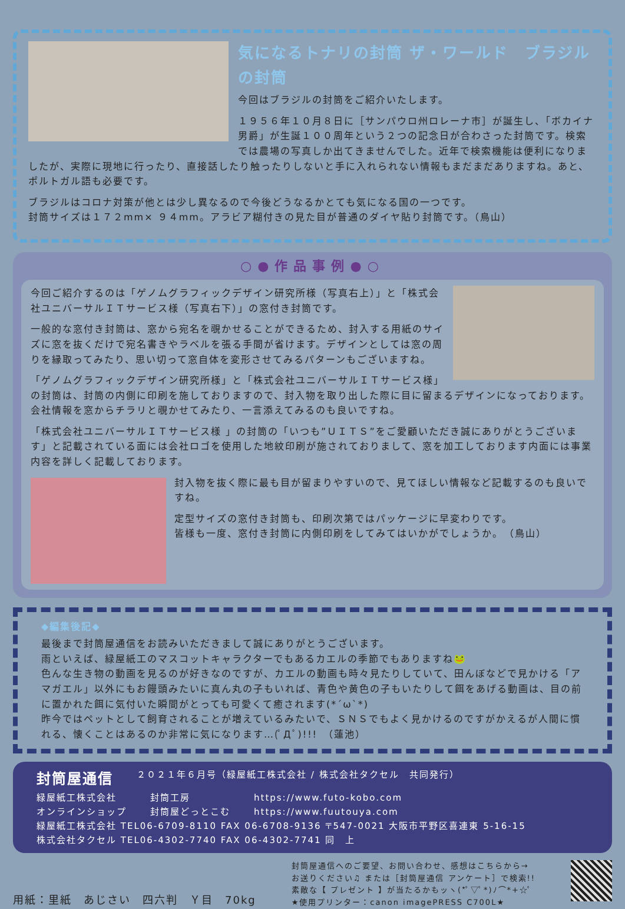気になるトナリの封筒 ザ・ワールド　ブラジルの封筒
今回はブラジルの封筒をご紹介いたします。
１９５６年１０月８日に［サンパウロ州ロレーナ市］が誕生し、「ボカイナ男爵」が生誕１００周年という２つの記念日が合わさった封筒です。検索では農場の写真しか出てきませんでした。近年で検索機能は便利になりましたが、実際に現地に行ったり、直接話したり触ったりしないと手に入れられない情報もまだまだありますね。あと、ポルトガル語も必要です。
ブラジルはコロナ対策が他とは少し異なるので今後どうなるかとても気になる国の一つです。
封筒サイズは１７２mm× ９４mm。アラビア糊付きの見た目が普通のダイヤ貼り封筒です。（鳥山）
○●作品事例●○
今回ご紹介するのは「ゲノムグラフィックデザイン研究所様（写真右上）」と「株式会社ユニバーサルＩＴサービス様（写真右下）」の窓付き封筒です。
一般的な窓付き封筒は、窓から宛名を覗かせることができるため、封入する用紙のサイズに窓を抜くだけで宛名書きやラベルを張る手間が省けます。デザインとしては窓の周りを縁取ってみたり、思い切って窓自体を変形させてみるパターンもございますね。
「ゲノムグラフィックデザイン研究所様」と「株式会社ユニバーサルＩＴサービス様」の封筒は、封筒の内側に印刷を施しておりますので、封入物を取り出した際に目に留まるデザインになっております。
会社情報を窓からチラリと覗かせてみたり、一言添えてみるのも良いですね。
「株式会社ユニバーサルＩＴサービス様 」の封筒の「いつも”ＵＩＴＳ”をご愛顧いただき誠にありがとうございます」と記載されている面には会社ロゴを使用した地紋印刷が施されておりまして、窓を加工しております内面には事業内容を詳しく記載しております。
封入物を抜く際に最も目が留まりやすいので、見てほしい情報など記載するのも良いですね。
定型サイズの窓付き封筒も、印刷次第ではパッケージに早変わりです。
皆様も一度、窓付き封筒に内側印刷をしてみてはいかがでしょうか。　（鳥山）
◆編集後記◆
最後まで封筒屋通信をお読みいただきまして誠にありがとうございます。
雨といえば、緑屋紙工のマスコットキャラクターでもあるカエルの季節でもありますね🐸
色んな生き物の動画を見るのが好きなのですが、カエルの動画も時々見たりしていて、田んぼなどで見かける「アマガエル」以外にもお饅頭みたいに真ん丸の子もいれば、青色や黄色の子もいたりして餌をあげる動画は、目の前に置かれた餌に気付いた瞬間がとっても可愛くて癒されます(*´ω`*)
昨今ではペットとして飼育されることが増えているみたいで、ＳＮＳでもよく見かけるのですがかえるが人間に慣れる、懐くことはあるのか非常に気になります…(ﾟДﾟ)!!!　（蓮池）
封筒屋通信 ２０２１年６月号（緑屋紙工株式会社 / 株式会社タクセル　共同発行）
緑屋紙工株式会社
オンラインショップ 封筒工房
封筒屋どっとこむ https://www.futo-kobo.com
https://www.fuutouya.com
緑屋紙工株式会社 TEL06-6709-8110 FAX 06-6708-9136 〒547-0021 大阪市平野区喜連東 5-16-15
株式会社タクセル TEL06-4302-7740 FAX 06-4302-7741 同　上
用紙：里紙　あじさい　四六判　Ｙ目　70kg
封筒屋通信へのご要望、お問い合わせ、感想はこちらから→
お送りください♫ または［封筒屋通信 アンケート］で検索!!
素敵な【 プレゼント 】が当たるかもッヽ(*ﾟ▽ﾟ*)ﾉ⌒*+☆ﾟ
★使用プリンター：canon imagePRESS C700L★